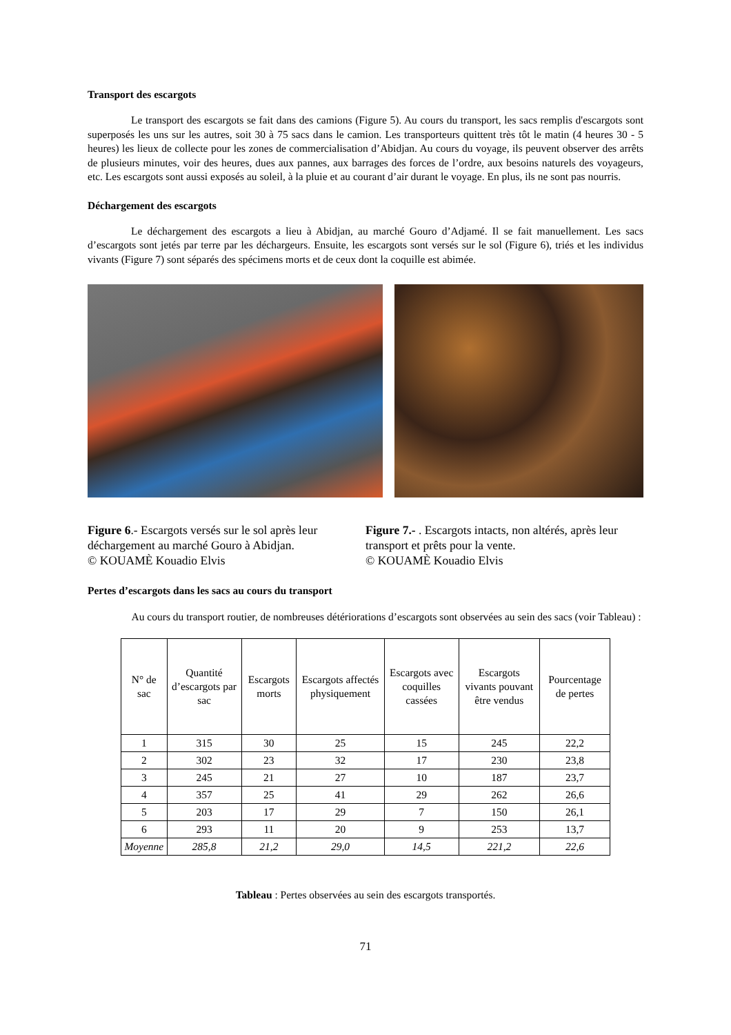Transport des escargots
Le transport des escargots se fait dans des camions (Figure 5). Au cours du transport, les sacs remplis d'escargots sont superposés les uns sur les autres, soit 30 à 75 sacs dans le camion. Les transporteurs quittent très tôt le matin (4 heures 30 - 5 heures) les lieux de collecte pour les zones de commercialisation d’Abidjan. Au cours du voyage, ils peuvent observer des arrêts de plusieurs minutes, voir des heures, dues aux pannes, aux barrages des forces de l’ordre, aux besoins naturels des voyageurs, etc. Les escargots sont aussi exposés au soleil, à la pluie et au courant d’air durant le voyage. En plus, ils ne sont pas nourris.
Déchargement des escargots
Le déchargement des escargots a lieu à Abidjan, au marché Gouro d’Adjamé. Il se fait manuellement. Les sacs d’escargots sont jetés par terre par les déchargeurs. Ensuite, les escargots sont versés sur le sol (Figure 6), triés et les individus vivants (Figure 7) sont séparés des spécimens morts et de ceux dont la coquille est abimée.
Figure 6.- Escargots versés sur le sol après leur déchargement au marché Gouro à Abidjan.
© KOUAMÈ Kouadio Elvis
Figure 7.- . Escargots intacts, non altérés, après leur transport et prêts pour la vente.
© KOUAMÈ Kouadio Elvis
Pertes d’escargots dans les sacs au cours du transport
Au cours du transport routier, de nombreuses détériorations d’escargots sont observées au sein des sacs (voir Tableau) :
| N° de sac | Quantité d’escargots par sac | Escargots morts | Escargots affectés physiquement | Escargots avec coquilles cassées | Escargots vivants pouvant être vendus | Pourcentage de pertes |
| --- | --- | --- | --- | --- | --- | --- |
| 1 | 315 | 30 | 25 | 15 | 245 | 22,2 |
| 2 | 302 | 23 | 32 | 17 | 230 | 23,8 |
| 3 | 245 | 21 | 27 | 10 | 187 | 23,7 |
| 4 | 357 | 25 | 41 | 29 | 262 | 26,6 |
| 5 | 203 | 17 | 29 | 7 | 150 | 26,1 |
| 6 | 293 | 11 | 20 | 9 | 253 | 13,7 |
| Moyenne | 285,8 | 21,2 | 29,0 | 14,5 | 221,2 | 22,6 |
Tableau : Pertes observées au sein des escargots transportés.
71